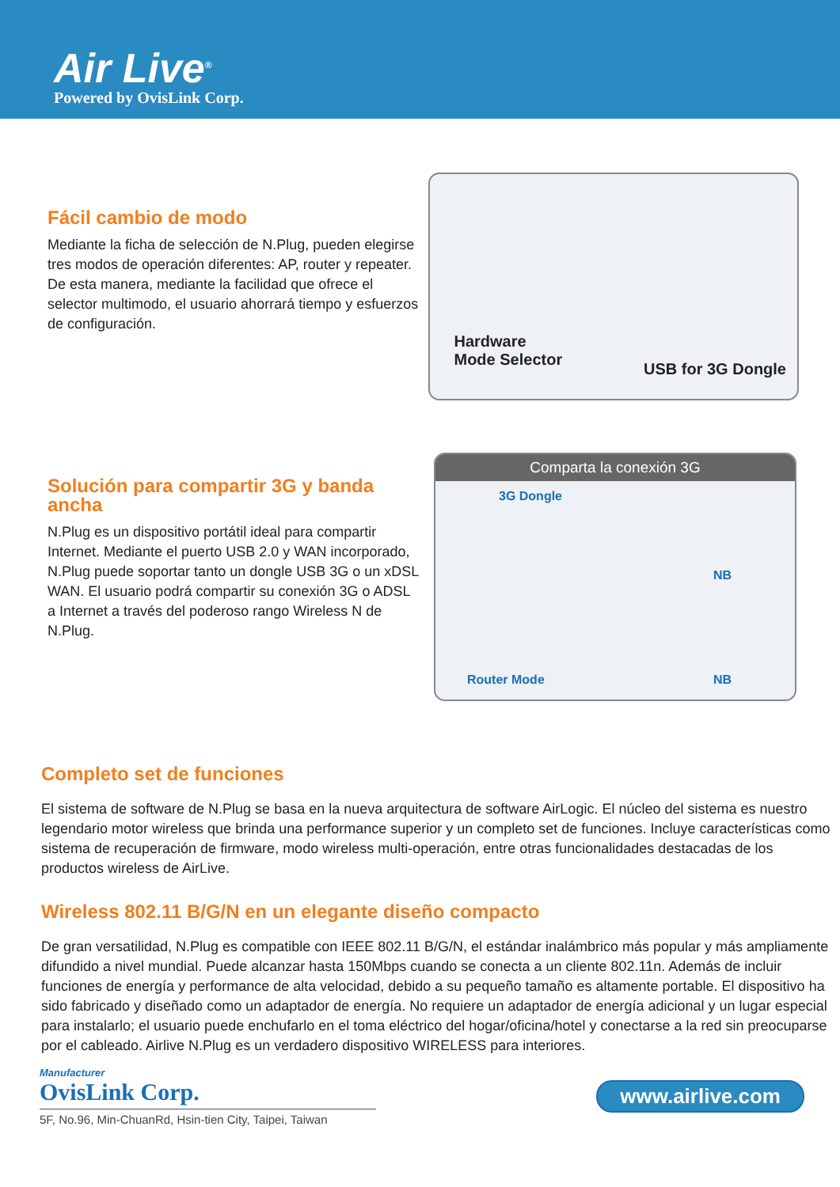Air Live<sup>®</sup>
Powered by OvisLink Corp.
Fácil cambio de modo
Mediante la ficha de selección de N.Plug, pueden elegirse tres modos de operación diferentes: AP, router y repeater. De esta manera, mediante la facilidad que ofrece el selector multimodo, el usuario ahorrará tiempo y esfuerzos de configuración.
Hardware
Mode Selector
USB for 3G Dongle
Solución para compartir 3G y banda ancha
N.Plug es un dispositivo portátil ideal para compartir Internet. Mediante el puerto USB 2.0 y WAN incorporado, N.Plug puede soportar tanto un dongle USB 3G o un xDSL WAN. El usuario podrá compartir su conexión 3G o ADSL a Internet a través del poderoso rango Wireless N de N.Plug.
Comparta la conexión 3G
3G Dongle
Router Mode
NB
NB
Completo set de funciones
El sistema de software de N.Plug se basa en la nueva arquitectura de software AirLogic. El núcleo del sistema es nuestro legendario motor wireless que brinda una performance superior y un completo set de funciones. Incluye características como sistema de recuperación de firmware, modo wireless multi-operación, entre otras funcionalidades destacadas de los productos wireless de AirLive.
Wireless 802.11 B/G/N en un elegante diseño compacto
De gran versatilidad, N.Plug es compatible con IEEE 802.11 B/G/N, el estándar inalámbrico más popular y más ampliamente difundido a nivel mundial. Puede alcanzar hasta 150Mbps cuando se conecta a un cliente 802.11n. Además de incluir funciones de energía y performance de alta velocidad, debido a su pequeño tamaño es altamente portable. El dispositivo ha sido fabricado y diseñado como un adaptador de energía. No requiere un adaptador de energía adicional y un lugar especial para instalarlo; el usuario puede enchufarlo en el toma eléctrico del hogar/oficina/hotel y conectarse a la red sin preocuparse por el cableado. Airlive N.Plug es un verdadero dispositivo WIRELESS para interiores.
Manufacturer
OvisLink Corp.
5F, No.96, Min-ChuanRd, Hsin-tien City, Taipei, Taiwan
www.airlive.com